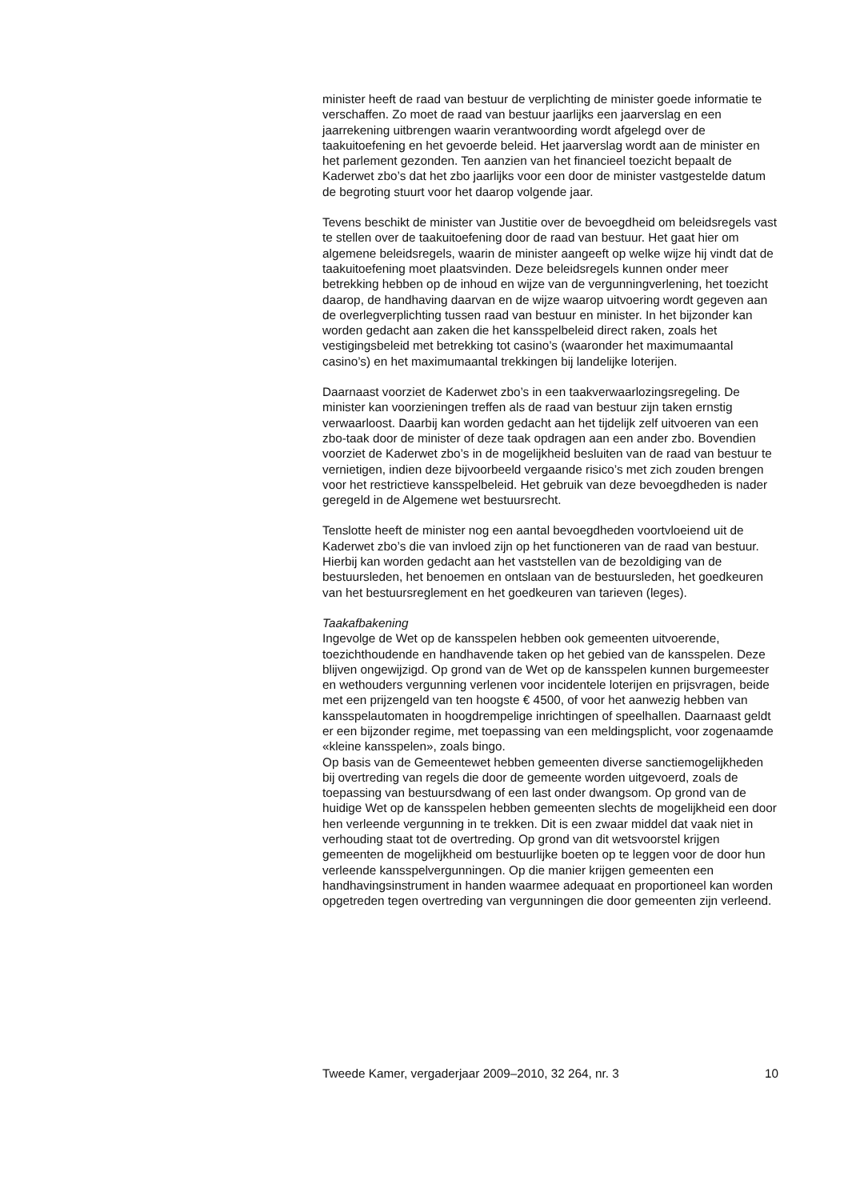minister heeft de raad van bestuur de verplichting de minister goede informatie te verschaffen. Zo moet de raad van bestuur jaarlijks een jaarverslag en een jaarrekening uitbrengen waarin verantwoording wordt afgelegd over de taakuitoefening en het gevoerde beleid. Het jaarverslag wordt aan de minister en het parlement gezonden. Ten aanzien van het financieel toezicht bepaalt de Kaderwet zbo’s dat het zbo jaarlijks voor een door de minister vastgestelde datum de begroting stuurt voor het daarop volgende jaar.
Tevens beschikt de minister van Justitie over de bevoegdheid om beleidsregels vast te stellen over de taakuitoefening door de raad van bestuur. Het gaat hier om algemene beleidsregels, waarin de minister aangeeft op welke wijze hij vindt dat de taakuitoefening moet plaatsvinden. Deze beleidsregels kunnen onder meer betrekking hebben op de inhoud en wijze van de vergunningverlening, het toezicht daarop, de handhaving daarvan en de wijze waarop uitvoering wordt gegeven aan de overlegverplichting tussen raad van bestuur en minister. In het bijzonder kan worden gedacht aan zaken die het kansspelbeleid direct raken, zoals het vestigingsbeleid met betrekking tot casino’s (waaronder het maximumaantal casino’s) en het maximumaantal trekkingen bij landelijke loterijen.
Daarnaast voorziet de Kaderwet zbo’s in een taakverwaarlozingsregeling. De minister kan voorzieningen treffen als de raad van bestuur zijn taken ernstig verwaarloost. Daarbij kan worden gedacht aan het tijdelijk zelf uitvoeren van een zbo-taak door de minister of deze taak opdragen aan een ander zbo. Bovendien voorziet de Kaderwet zbo’s in de mogelijkheid besluiten van de raad van bestuur te vernietigen, indien deze bijvoorbeeld vergaande risico’s met zich zouden brengen voor het restrictieve kansspelbeleid. Het gebruik van deze bevoegdheden is nader geregeld in de Algemene wet bestuursrecht.
Tenslotte heeft de minister nog een aantal bevoegdheden voortvloeiend uit de Kaderwet zbo’s die van invloed zijn op het functioneren van de raad van bestuur. Hierbij kan worden gedacht aan het vaststellen van de bezoldiging van de bestuursleden, het benoemen en ontslaan van de bestuursleden, het goedkeuren van het bestuursreglement en het goedkeuren van tarieven (leges).
Taakafbakening
Ingevolge de Wet op de kansspelen hebben ook gemeenten uitvoerende, toezichthoudende en handhavende taken op het gebied van de kansspelen. Deze blijven ongewijzigd. Op grond van de Wet op de kansspelen kunnen burgemeester en wethouders vergunning verlenen voor incidentele loterijen en prijsvragen, beide met een prijzengeld van ten hoogste € 4500, of voor het aanwezig hebben van kansspelautomaten in hoogdrempelige inrichtingen of speelhallen. Daarnaast geldt er een bijzonder regime, met toepassing van een meldingsplicht, voor zogenaamde «kleine kansspelen», zoals bingo.
Op basis van de Gemeentewet hebben gemeenten diverse sanctiemogelijkheden bij overtreding van regels die door de gemeente worden uitgevoerd, zoals de toepassing van bestuursdwang of een last onder dwangsom. Op grond van de huidige Wet op de kansspelen hebben gemeenten slechts de mogelijkheid een door hen verleende vergunning in te trekken. Dit is een zwaar middel dat vaak niet in verhouding staat tot de overtreding. Op grond van dit wetsvoorstel krijgen gemeenten de mogelijkheid om bestuurlijke boeten op te leggen voor de door hun verleende kansspelvergunningen. Op die manier krijgen gemeenten een handhavingsinstrument in handen waarmee adequaat en proportioneel kan worden opgetreden tegen overtreding van vergunningen die door gemeenten zijn verleend.
Tweede Kamer, vergaderjaar 2009–2010, 32 264, nr. 3 10